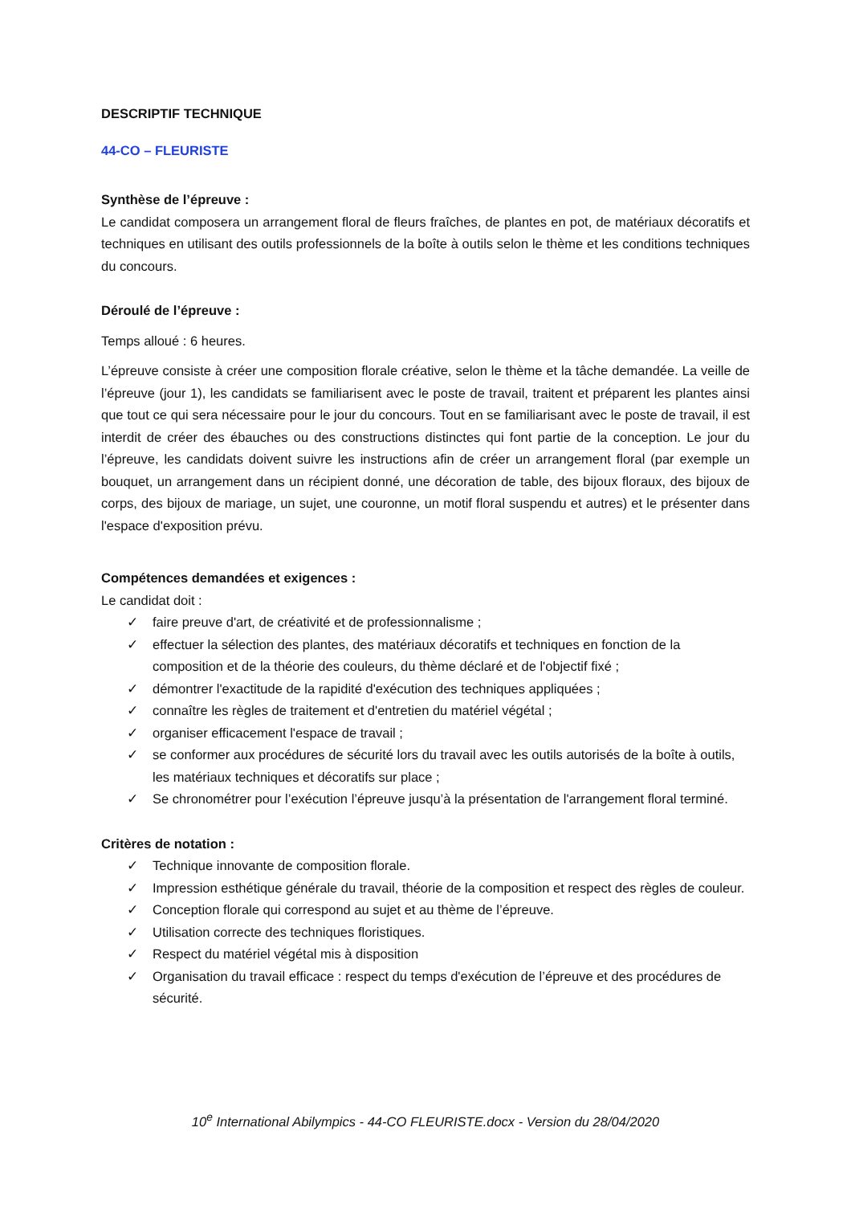DESCRIPTIF TECHNIQUE
44-CO – FLEURISTE
Synthèse de l’épreuve :
Le candidat composera un arrangement floral de fleurs fraîches, de plantes en pot, de matériaux décoratifs et techniques en utilisant des outils professionnels de la boîte à outils selon le thème et les conditions techniques du concours.
Déroulé de l’épreuve :
Temps alloué : 6 heures.
L’épreuve consiste à créer une composition florale créative, selon le thème et la tâche demandée. La veille de l’épreuve (jour 1), les candidats se familiarisent avec le poste de travail, traitent et préparent les plantes ainsi que tout ce qui sera nécessaire pour le jour du concours. Tout en se familiarisant avec le poste de travail, il est interdit de créer des ébauches ou des constructions distinctes qui font partie de la conception. Le jour du l’épreuve, les candidats doivent suivre les instructions afin de créer un arrangement floral (par exemple un bouquet, un arrangement dans un récipient donné, une décoration de table, des bijoux floraux, des bijoux de corps, des bijoux de mariage, un sujet, une couronne, un motif floral suspendu et autres) et le présenter dans l'espace d'exposition prévu.
Compétences demandées et exigences :
Le candidat doit :
✓ faire preuve d'art, de créativité et de professionnalisme ;
✓ effectuer la sélection des plantes, des matériaux décoratifs et techniques en fonction de la composition et de la théorie des couleurs, du thème déclaré et de l'objectif fixé ;
✓ démontrer l'exactitude de la rapidité d'exécution des techniques appliquées ;
✓ connaître les règles de traitement et d'entretien du matériel végétal ;
✓ organiser efficacement l'espace de travail ;
✓ se conformer aux procédures de sécurité lors du travail avec les outils autorisés de la boîte à outils, les matériaux techniques et décoratifs sur place ;
✓ Se chronométrer pour l’exécution l’épreuve jusqu’à la présentation de l'arrangement floral terminé.
Critères de notation :
✓ Technique innovante de composition florale.
✓ Impression esthétique générale du travail, théorie de la composition et respect des règles de couleur.
✓ Conception florale qui correspond au sujet et au thème de l’épreuve.
✓ Utilisation correcte des techniques floristiques.
✓ Respect du matériel végétal mis à disposition
✓ Organisation du travail efficace : respect du temps d'exécution de l’épreuve et des procédures de sécurité.
10<sup>e</sup> International Abilympics - 44-CO FLEURISTE.docx - Version du 28/04/2020